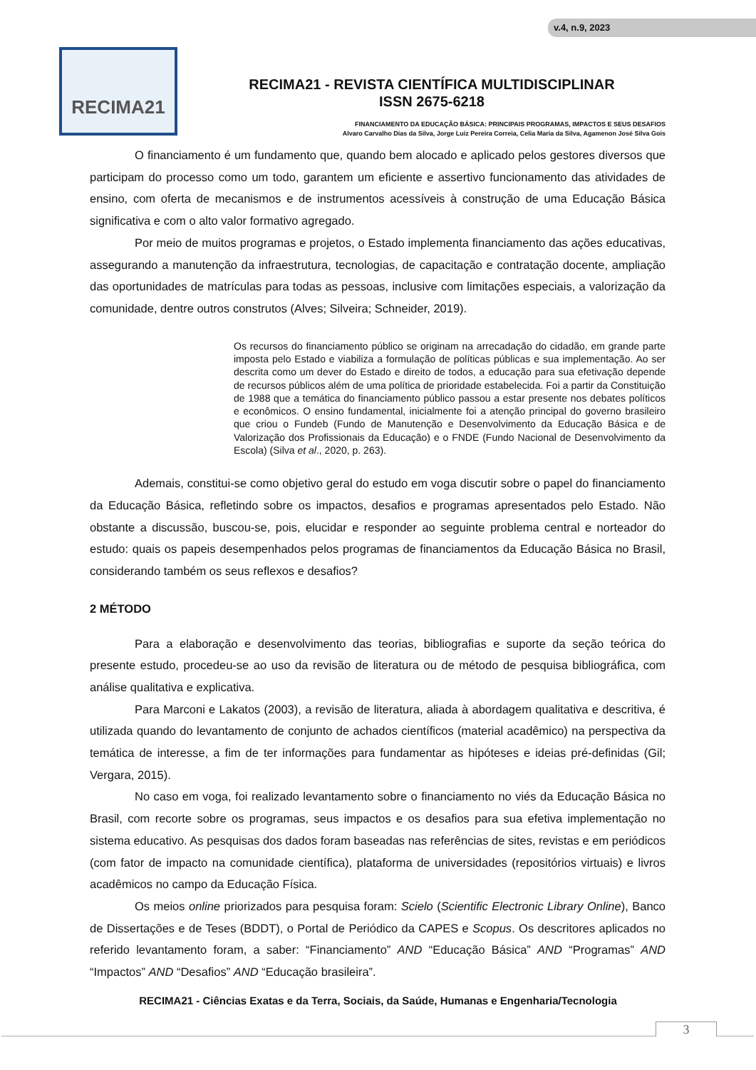v.4, n.9, 2023
RECIMA21
RECIMA21 - REVISTA CIENTÍFICA MULTIDISCIPLINAR
ISSN 2675-6218
FINANCIAMENTO DA EDUCAÇÃO BÁSICA: PRINCIPAIS PROGRAMAS, IMPACTOS E SEUS DESAFIOS
Alvaro Carvalho Dias da Silva, Jorge Luiz Pereira Correia, Celia Maria da Silva, Agamenon José Silva Gois
O financiamento é um fundamento que, quando bem alocado e aplicado pelos gestores diversos que participam do processo como um todo, garantem um eficiente e assertivo funcionamento das atividades de ensino, com oferta de mecanismos e de instrumentos acessíveis à construção de uma Educação Básica significativa e com o alto valor formativo agregado.
Por meio de muitos programas e projetos, o Estado implementa financiamento das ações educativas, assegurando a manutenção da infraestrutura, tecnologias, de capacitação e contratação docente, ampliação das oportunidades de matrículas para todas as pessoas, inclusive com limitações especiais, a valorização da comunidade, dentre outros construtos (Alves; Silveira; Schneider, 2019).
Os recursos do financiamento público se originam na arrecadação do cidadão, em grande parte imposta pelo Estado e viabiliza a formulação de políticas públicas e sua implementação. Ao ser descrita como um dever do Estado e direito de todos, a educação para sua efetivação depende de recursos públicos além de uma política de prioridade estabelecida. Foi a partir da Constituição de 1988 que a temática do financiamento público passou a estar presente nos debates políticos e econômicos. O ensino fundamental, inicialmente foi a atenção principal do governo brasileiro que criou o Fundeb (Fundo de Manutenção e Desenvolvimento da Educação Básica e de Valorização dos Profissionais da Educação) e o FNDE (Fundo Nacional de Desenvolvimento da Escola) (Silva et al., 2020, p. 263).
Ademais, constitui-se como objetivo geral do estudo em voga discutir sobre o papel do financiamento da Educação Básica, refletindo sobre os impactos, desafios e programas apresentados pelo Estado. Não obstante a discussão, buscou-se, pois, elucidar e responder ao seguinte problema central e norteador do estudo: quais os papeis desempenhados pelos programas de financiamentos da Educação Básica no Brasil, considerando também os seus reflexos e desafios?
2 MÉTODO
Para a elaboração e desenvolvimento das teorias, bibliografias e suporte da seção teórica do presente estudo, procedeu-se ao uso da revisão de literatura ou de método de pesquisa bibliográfica, com análise qualitativa e explicativa.
Para Marconi e Lakatos (2003), a revisão de literatura, aliada à abordagem qualitativa e descritiva, é utilizada quando do levantamento de conjunto de achados científicos (material acadêmico) na perspectiva da temática de interesse, a fim de ter informações para fundamentar as hipóteses e ideias pré-definidas (Gil; Vergara, 2015).
No caso em voga, foi realizado levantamento sobre o financiamento no viés da Educação Básica no Brasil, com recorte sobre os programas, seus impactos e os desafios para sua efetiva implementação no sistema educativo. As pesquisas dos dados foram baseadas nas referências de sites, revistas e em periódicos (com fator de impacto na comunidade científica), plataforma de universidades (repositórios virtuais) e livros acadêmicos no campo da Educação Física.
Os meios online priorizados para pesquisa foram: Scielo (Scientific Electronic Library Online), Banco de Dissertações e de Teses (BDDT), o Portal de Periódico da CAPES e Scopus. Os descritores aplicados no referido levantamento foram, a saber: “Financiamento” AND “Educação Básica” AND “Programas” AND “Impactos” AND “Desafios” AND “Educação brasileira”.
RECIMA21 - Ciências Exatas e da Terra, Sociais, da Saúde, Humanas e Engenharia/Tecnologia
3